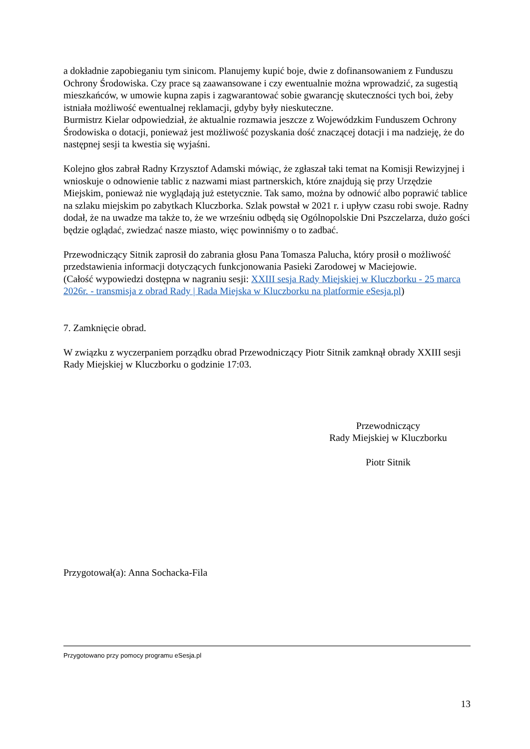a dokładnie zapobieganiu tym sinicom. Planujemy kupić boje, dwie z dofinansowaniem z Funduszu Ochrony Środowiska. Czy prace są zaawansowane i czy ewentualnie można wprowadzić, za sugestią mieszkańców, w umowie kupna zapis i zagwarantować sobie gwarancję skuteczności tych boi, żeby istniała możliwość ewentualnej reklamacji, gdyby były nieskuteczne.
Burmistrz Kielar odpowiedział, że aktualnie rozmawia jeszcze z Wojewódzkim Funduszem Ochrony Środowiska o dotacji, ponieważ jest możliwość pozyskania dość znaczącej dotacji i ma nadzieję, że do następnej sesji ta kwestia się wyjaśni.
Kolejno głos zabrał Radny Krzysztof Adamski mówiąc, że zgłaszał taki temat na Komisji Rewizyjnej i wnioskuje o odnowienie tablic z nazwami miast partnerskich, które znajdują się przy Urzędzie Miejskim, ponieważ nie wyglądają już estetycznie. Tak samo, można by odnowić albo poprawić tablice na szlaku miejskim po zabytkach Kluczborka. Szlak powstał w 2021 r. i upływ czasu robi swoje. Radny dodał, że na uwadze ma także to, że we wrześniu odbędą się Ogólnopolskie Dni Pszczelarza, dużo gości będzie oglądać, zwiedzać nasze miasto, więc powinniśmy o to zadbać.
Przewodniczący Sitnik zaprosił do zabrania głosu Pana Tomasza Palucha, który prosił o możliwość przedstawienia informacji dotyczących funkcjonowania Pasieki Zarodowej w Maciejowie.
(Całość wypowiedzi dostępna w nagraniu sesji: XXIII sesja Rady Miejskiej w Kluczborku - 25 marca 2026r. - transmisja z obrad Rady | Rada Miejska w Kluczborku na platformie eSesja.pl)
7. Zamknięcie obrad.
W związku z wyczerpaniem porządku obrad Przewodniczący Piotr Sitnik zamknął obrady XXIII sesji Rady Miejskiej w Kluczborku o godzinie 17:03.
Przewodniczący
Rady Miejskiej w Kluczborku
Piotr Sitnik
Przygotował(a): Anna Sochacka-Fila
Przygotowano przy pomocy programu eSesja.pl
13